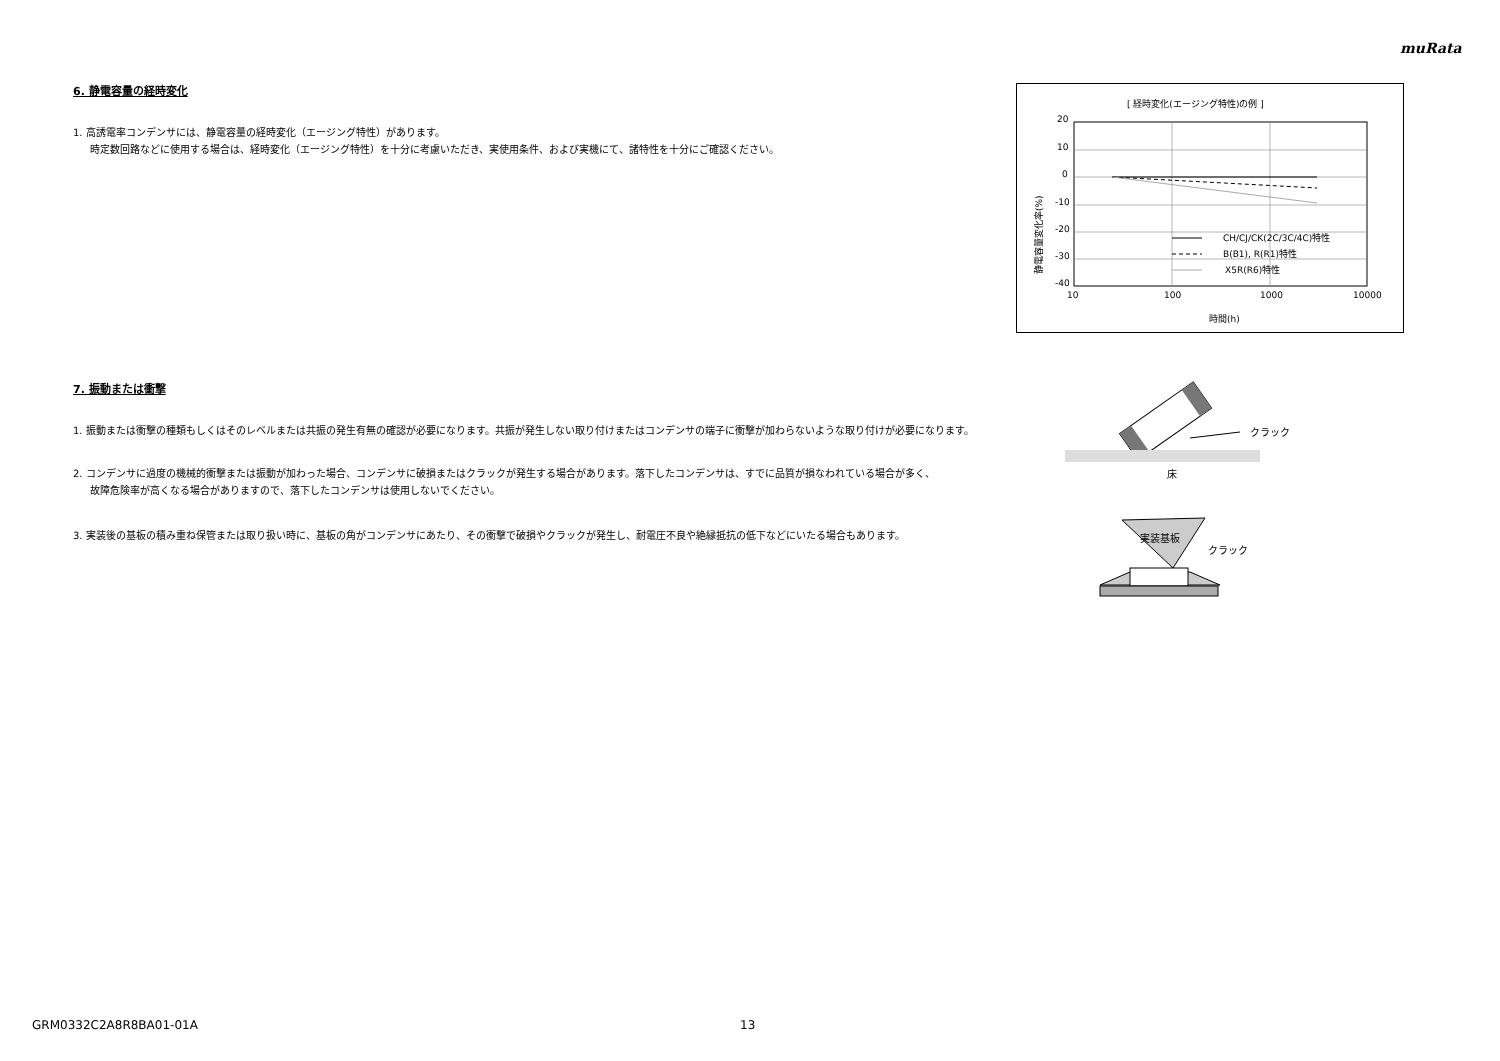muRata
6. 静電容量の経時変化
1. 高誘電率コンデンサには、静電容量の経時変化（エージング特性）があります。
時定数回路などに使用する場合は、経時変化（エージング特性）を十分に考慮いただき、実使用条件、および実機にて、諸特性を十分にご確認ください。
[ 経時変化(エージング特性)の例 ]
20
10
0
-10
-20
-30
-40
10
100
1000
10000
時間(h)
静電容量変化率(%)
CH/CJ/CK(2C/3C/4C)特性
B(B1), R(R1)特性
X5R(R6)特性
7. 振動または衝撃
1. 振動または衝撃の種類もしくはそのレベルまたは共振の発生有無の確認が必要になります。共振が発生しない取り付けまたはコンデンサの端子に衝撃が加わらないような取り付けが必要になります。
2. コンデンサに過度の機械的衝撃または振動が加わった場合、コンデンサに破損またはクラックが発生する場合があります。落下したコンデンサは、すでに品質が損なわれている場合が多く、
故障危険率が高くなる場合がありますので、落下したコンデンサは使用しないでください。
3. 実装後の基板の積み重ね保管または取り扱い時に、基板の角がコンデンサにあたり、その衝撃で破損やクラックが発生し、耐電圧不良や絶縁抵抗の低下などにいたる場合もあります。
クラック
床
実装基板
クラック
GRM0332C2A8R8BA01-01A 13